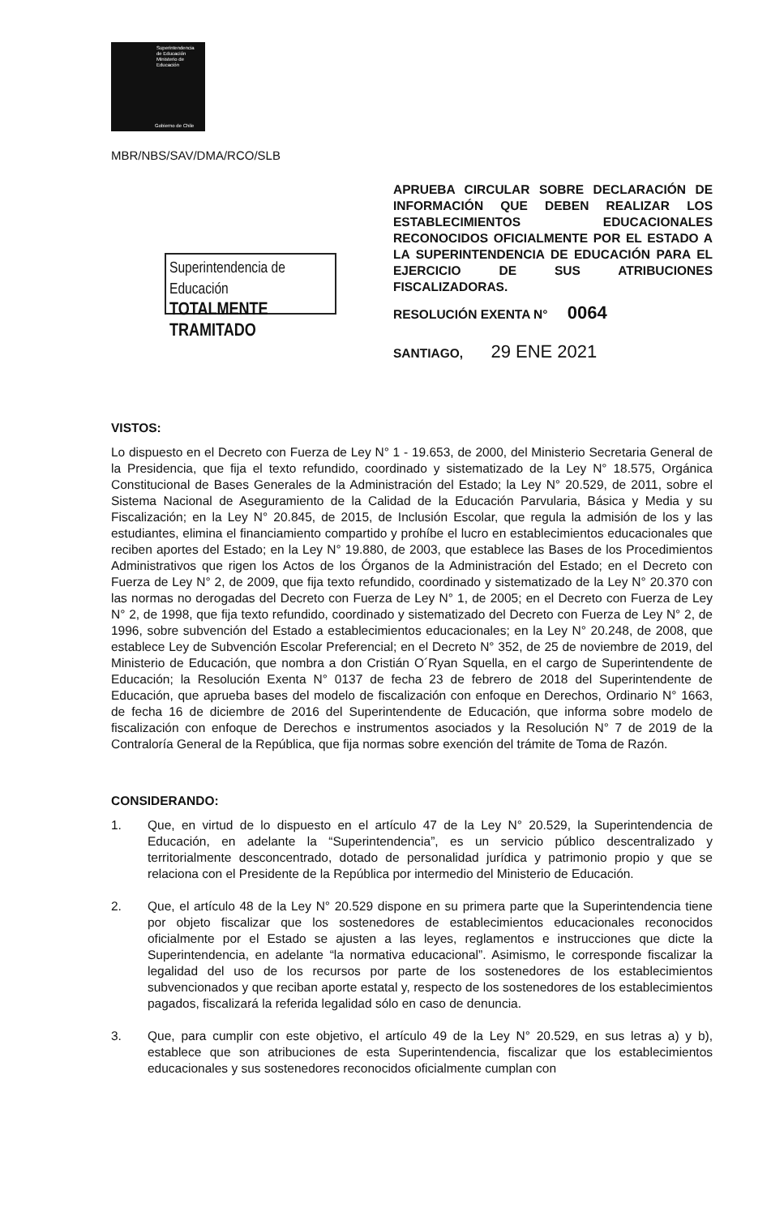Superintendencia
de Educación
Ministerio de
Educación
Gobierno de Chile
MBR/NBS/SAV/DMA/RCO/SLB
Superintendencia de Educación
TOTALMENTE TRAMITADO
APRUEBA CIRCULAR SOBRE DECLARACIÓN DE INFORMACIÓN QUE DEBEN REALIZAR LOS ESTABLECIMIENTOS EDUCACIONALES RECONOCIDOS OFICIALMENTE POR EL ESTADO A LA SUPERINTENDENCIA DE EDUCACIÓN PARA EL EJERCICIO DE SUS ATRIBUCIONES FISCALIZADORAS.
RESOLUCIÓN EXENTA N° 0064
SANTIAGO, 29 ENE 2021
VISTOS:
Lo dispuesto en el Decreto con Fuerza de Ley N° 1 - 19.653, de 2000, del Ministerio Secretaria General de la Presidencia, que fija el texto refundido, coordinado y sistematizado de la Ley N° 18.575, Orgánica Constitucional de Bases Generales de la Administración del Estado; la Ley N° 20.529, de 2011, sobre el Sistema Nacional de Aseguramiento de la Calidad de la Educación Parvularia, Básica y Media y su Fiscalización; en la Ley N° 20.845, de 2015, de Inclusión Escolar, que regula la admisión de los y las estudiantes, elimina el financiamiento compartido y prohíbe el lucro en establecimientos educacionales que reciben aportes del Estado; en la Ley N° 19.880, de 2003, que establece las Bases de los Procedimientos Administrativos que rigen los Actos de los Órganos de la Administración del Estado; en el Decreto con Fuerza de Ley N° 2, de 2009, que fija texto refundido, coordinado y sistematizado de la Ley N° 20.370 con las normas no derogadas del Decreto con Fuerza de Ley N° 1, de 2005; en el Decreto con Fuerza de Ley N° 2, de 1998, que fija texto refundido, coordinado y sistematizado del Decreto con Fuerza de Ley N° 2, de 1996, sobre subvención del Estado a establecimientos educacionales; en la Ley N° 20.248, de 2008, que establece Ley de Subvención Escolar Preferencial; en el Decreto N° 352, de 25 de noviembre de 2019, del Ministerio de Educación, que nombra a don Cristián O´Ryan Squella, en el cargo de Superintendente de Educación; la Resolución Exenta N° 0137 de fecha 23 de febrero de 2018 del Superintendente de Educación, que aprueba bases del modelo de fiscalización con enfoque en Derechos, Ordinario N° 1663, de fecha 16 de diciembre de 2016 del Superintendente de Educación, que informa sobre modelo de fiscalización con enfoque de Derechos e instrumentos asociados y la Resolución N° 7 de 2019 de la Contraloría General de la República, que fija normas sobre exención del trámite de Toma de Razón.
CONSIDERANDO:
1. Que, en virtud de lo dispuesto en el artículo 47 de la Ley N° 20.529, la Superintendencia de Educación, en adelante la “Superintendencia”, es un servicio público descentralizado y territorialmente desconcentrado, dotado de personalidad jurídica y patrimonio propio y que se relaciona con el Presidente de la República por intermedio del Ministerio de Educación.
2. Que, el artículo 48 de la Ley N° 20.529 dispone en su primera parte que la Superintendencia tiene por objeto fiscalizar que los sostenedores de establecimientos educacionales reconocidos oficialmente por el Estado se ajusten a las leyes, reglamentos e instrucciones que dicte la Superintendencia, en adelante “la normativa educacional”. Asimismo, le corresponde fiscalizar la legalidad del uso de los recursos por parte de los sostenedores de los establecimientos subvencionados y que reciban aporte estatal y, respecto de los sostenedores de los establecimientos pagados, fiscalizará la referida legalidad sólo en caso de denuncia.
3. Que, para cumplir con este objetivo, el artículo 49 de la Ley N° 20.529, en sus letras a) y b), establece que son atribuciones de esta Superintendencia, fiscalizar que los establecimientos educacionales y sus sostenedores reconocidos oficialmente cumplan con